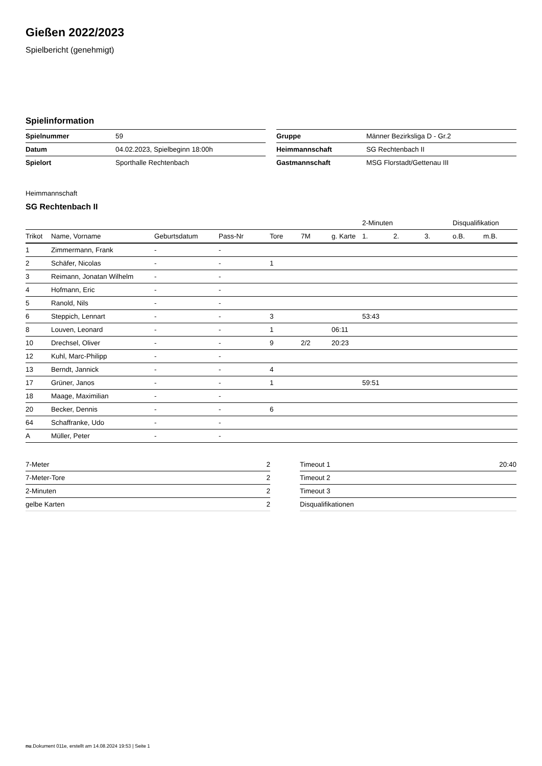Gießen 2022/2023
Spielbericht (genehmigt)
Spielinformation
| Spielnummer | 59 |
| Datum | 04.02.2023, Spielbeginn 18:00h |
| Spielort | Sporthalle Rechtenbach |
| Gruppe | Männer Bezirksliga D - Gr.2 |
| Heimmannschaft | SG Rechtenbach II |
| Gastmannschaft | MSG Florstadt/Gettenau III |
Heimmannschaft
SG Rechtenbach II
| | | | | | | | 2-Minuten | | | Disqualifikation | |
| Trikot | Name, Vorname | Geburtsdatum | Pass-Nr | Tore | 7M | g. Karte | 1. | 2. | 3. | o.B. | m.B. |
| 1 | Zimmermann, Frank | - | - | | | | | | | | |
| 2 | Schäfer, Nicolas | - | - | 1 | | | | | | | |
| 3 | Reimann, Jonatan Wilhelm | - | - | | | | | | | | |
| 4 | Hofmann, Eric | - | - | | | | | | | | |
| 5 | Ranold, Nils | - | - | | | | | | | | |
| 6 | Steppich, Lennart | - | - | 3 | | | 53:43 | | | | |
| 8 | Louven, Leonard | - | - | 1 | | 06:11 | | | | | |
| 10 | Drechsel, Oliver | - | - | 9 | 2/2 | 20:23 | | | | | |
| 12 | Kuhl, Marc-Philipp | - | - | | | | | | | | |
| 13 | Berndt, Jannick | - | - | 4 | | | | | | | |
| 17 | Grüner, Janos | - | - | 1 | | | 59:51 | | | | |
| 18 | Maage, Maximilian | - | - | | | | | | | | |
| 20 | Becker, Dennis | - | - | 6 | | | | | | | |
| 64 | Schaffranke, Udo | - | - | | | | | | | | |
| A | Müller, Peter | - | - | | | | | | | | |
| 7-Meter | 2 |
| 7-Meter-Tore | 2 |
| 2-Minuten | 2 |
| gelbe Karten | 2 |
| Timeout 1 | 20:40 |
| Timeout 2 | |
| Timeout 3 | |
| Disqualifikationen | |
nu.Dokument 011e, erstellt am 14.08.2024 19:53 | Seite 1